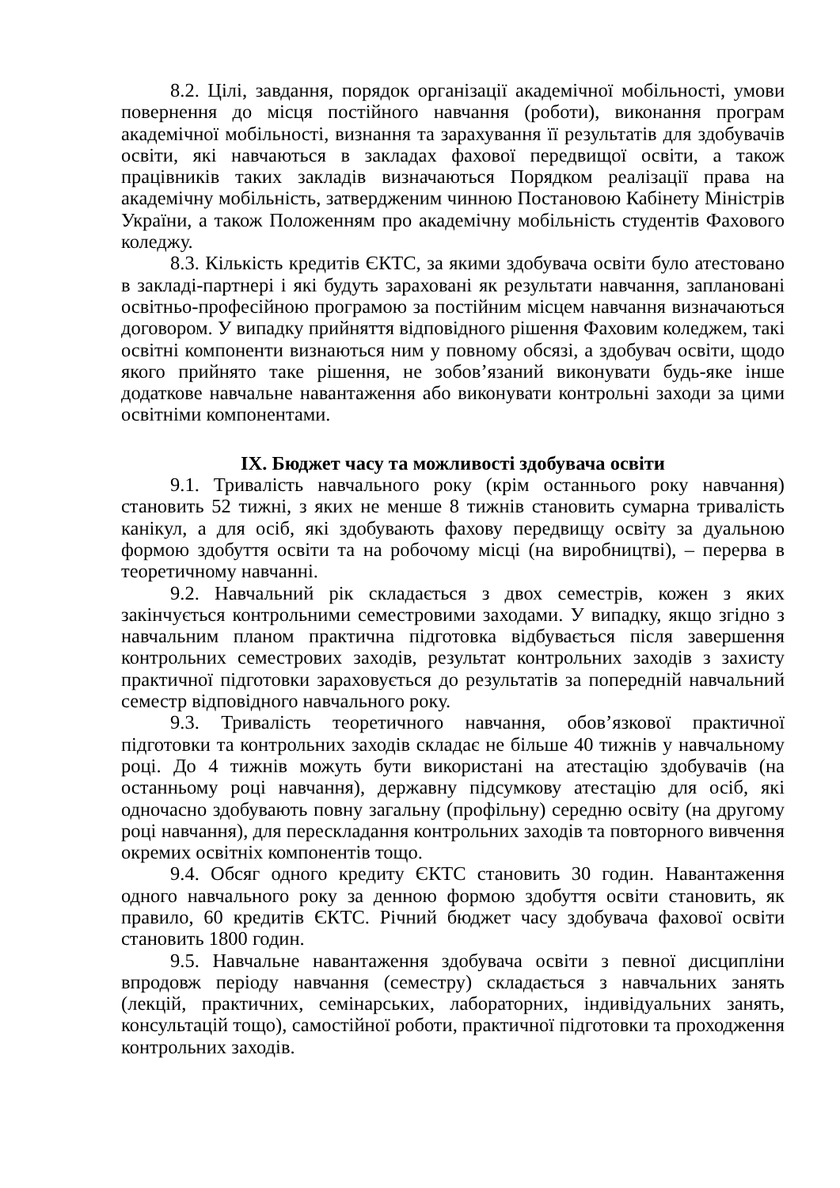8.2. Цілі, завдання, порядок організації академічної мобільності, умови повернення до місця постійного навчання (роботи), виконання програм академічної мобільності, визнання та зарахування її результатів для здобувачів освіти, які навчаються в закладах фахової передвищої освіти, а також працівників таких закладів визначаються Порядком реалізації права на академічну мобільність, затвердженим чинною Постановою Кабінету Міністрів України, а також Положенням про академічну мобільність студентів Фахового коледжу.
8.3. Кількість кредитів ЄКТС, за якими здобувача освіти було атестовано в закладі-партнері і які будуть зараховані як результати навчання, заплановані освітньо-професійною програмою за постійним місцем навчання визначаються договором. У випадку прийняття відповідного рішення Фаховим коледжем, такі освітні компоненти визнаються ним у повному обсязі, а здобувач освіти, щодо якого прийнято таке рішення, не зобов’язаний виконувати будь-яке інше додаткове навчальне навантаження або виконувати контрольні заходи за цими освітніми компонентами.
IX. Бюджет часу та можливості здобувача освіти
9.1. Тривалість навчального року (крім останнього року навчання) становить 52 тижні, з яких не менше 8 тижнів становить сумарна тривалість канікул, а для осіб, які здобувають фахову передвищу освіту за дуальною формою здобуття освіти та на робочому місці (на виробництві), – перерва в теоретичному навчанні.
9.2. Навчальний рік складається з двох семестрів, кожен з яких закінчується контрольними семестровими заходами. У випадку, якщо згідно з навчальним планом практична підготовка відбувається після завершення контрольних семестрових заходів, результат контрольних заходів з захисту практичної підготовки зараховується до результатів за попередній навчальний семестр відповідного навчального року.
9.3. Тривалість теоретичного навчання, обов’язкової практичної підготовки та контрольних заходів складає не більше 40 тижнів у навчальному році. До 4 тижнів можуть бути використані на атестацію здобувачів (на останньому році навчання), державну підсумкову атестацію для осіб, які одночасно здобувають повну загальну (профільну) середню освіту (на другому році навчання), для перескладання контрольних заходів та повторного вивчення окремих освітніх компонентів тощо.
9.4. Обсяг одного кредиту ЄКТС становить 30 годин. Навантаження одного навчального року за денною формою здобуття освіти становить, як правило, 60 кредитів ЄКТС. Річний бюджет часу здобувача фахової освіти становить 1800 годин.
9.5. Навчальне навантаження здобувача освіти з певної дисципліни впродовж періоду навчання (семестру) складається з навчальних занять (лекцій, практичних, семінарських, лабораторних, індивідуальних занять, консультацій тощо), самостійної роботи, практичної підготовки та проходження контрольних заходів.